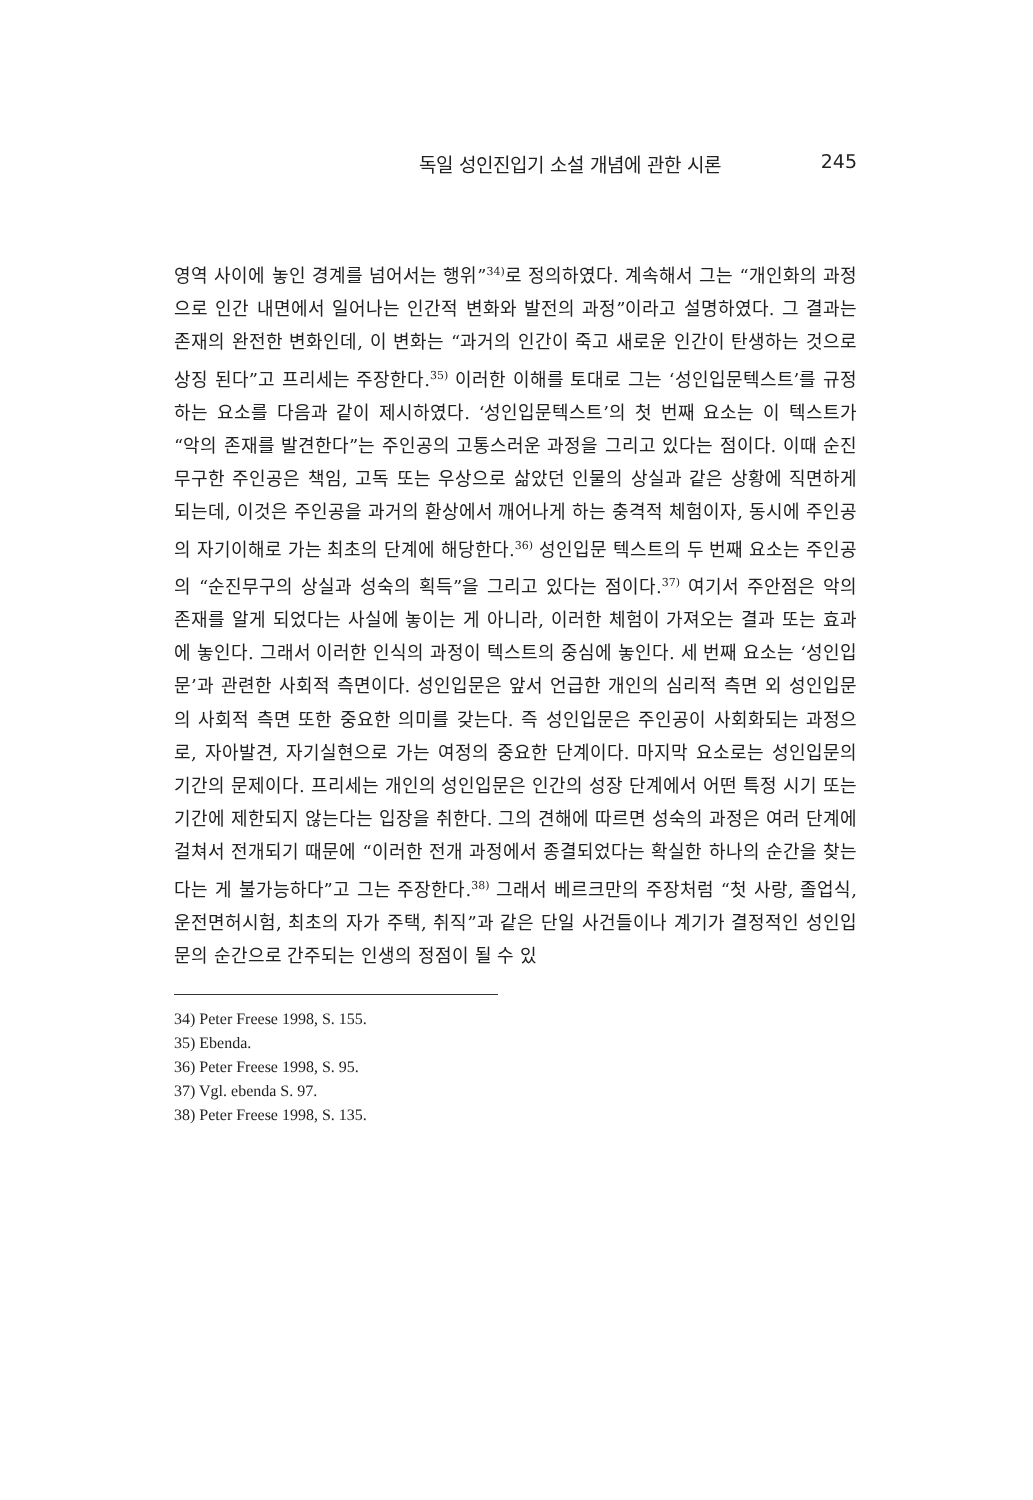독일 성인진입기 소설 개념에 관한 시론 245
영역 사이에 놓인 경계를 넘어서는 행위”<sup>34)</sup>로 정의하였다. 계속해서 그는 “개인화의 과정으로 인간 내면에서 일어나는 인간적 변화와 발전의 과정”이라고 설명하였다. 그 결과는 존재의 완전한 변화인데, 이 변화는 “과거의 인간이 죽고 새로운 인간이 탄생하는 것으로 상징 된다”고 프리세는 주장한다.<sup>35)</sup> 이러한 이해를 토대로 그는 ‘성인입문텍스트’를 규정하는 요소를 다음과 같이 제시하였다. ‘성인입문텍스트’의 첫 번째 요소는 이 텍스트가 “악의 존재를 발견한다”는 주인공의 고통스러운 과정을 그리고 있다는 점이다. 이때 순진무구한 주인공은 책임, 고독 또는 우상으로 삶았던 인물의 상실과 같은 상황에 직면하게 되는데, 이것은 주인공을 과거의 환상에서 깨어나게 하는 충격적 체험이자, 동시에 주인공의 자기이해로 가는 최초의 단계에 해당한다.<sup>36)</sup> 성인입문 텍스트의 두 번째 요소는 주인공의 “순진무구의 상실과 성숙의 획득”을 그리고 있다는 점이다.<sup>37)</sup> 여기서 주안점은 악의 존재를 알게 되었다는 사실에 놓이는 게 아니라, 이러한 체험이 가져오는 결과 또는 효과에 놓인다. 그래서 이러한 인식의 과정이 텍스트의 중심에 놓인다. 세 번째 요소는 ‘성인입문’과 관련한 사회적 측면이다. 성인입문은 앞서 언급한 개인의 심리적 측면 외 성인입문의 사회적 측면 또한 중요한 의미를 갖는다. 즉 성인입문은 주인공이 사회화되는 과정으로, 자아발견, 자기실현으로 가는 여정의 중요한 단계이다. 마지막 요소로는 성인입문의 기간의 문제이다. 프리세는 개인의 성인입문은 인간의 성장 단계에서 어떤 특정 시기 또는 기간에 제한되지 않는다는 입장을 취한다. 그의 견해에 따르면 성숙의 과정은 여러 단계에 걸쳐서 전개되기 때문에 “이러한 전개 과정에서 종결되었다는 확실한 하나의 순간을 찾는다는 게 불가능하다”고 그는 주장한다.<sup>38)</sup> 그래서 베르크만의 주장처럼 “첫 사랑, 졸업식, 운전면허시험, 최초의 자가 주택, 취직”과 같은 단일 사건들이나 계기가 결정적인 성인입문의 순간으로 간주되는 인생의 정점이 될 수 있
34) Peter Freese 1998, S. 155.
35) Ebenda.
36) Peter Freese 1998, S. 95.
37) Vgl. ebenda S. 97.
38) Peter Freese 1998, S. 135.